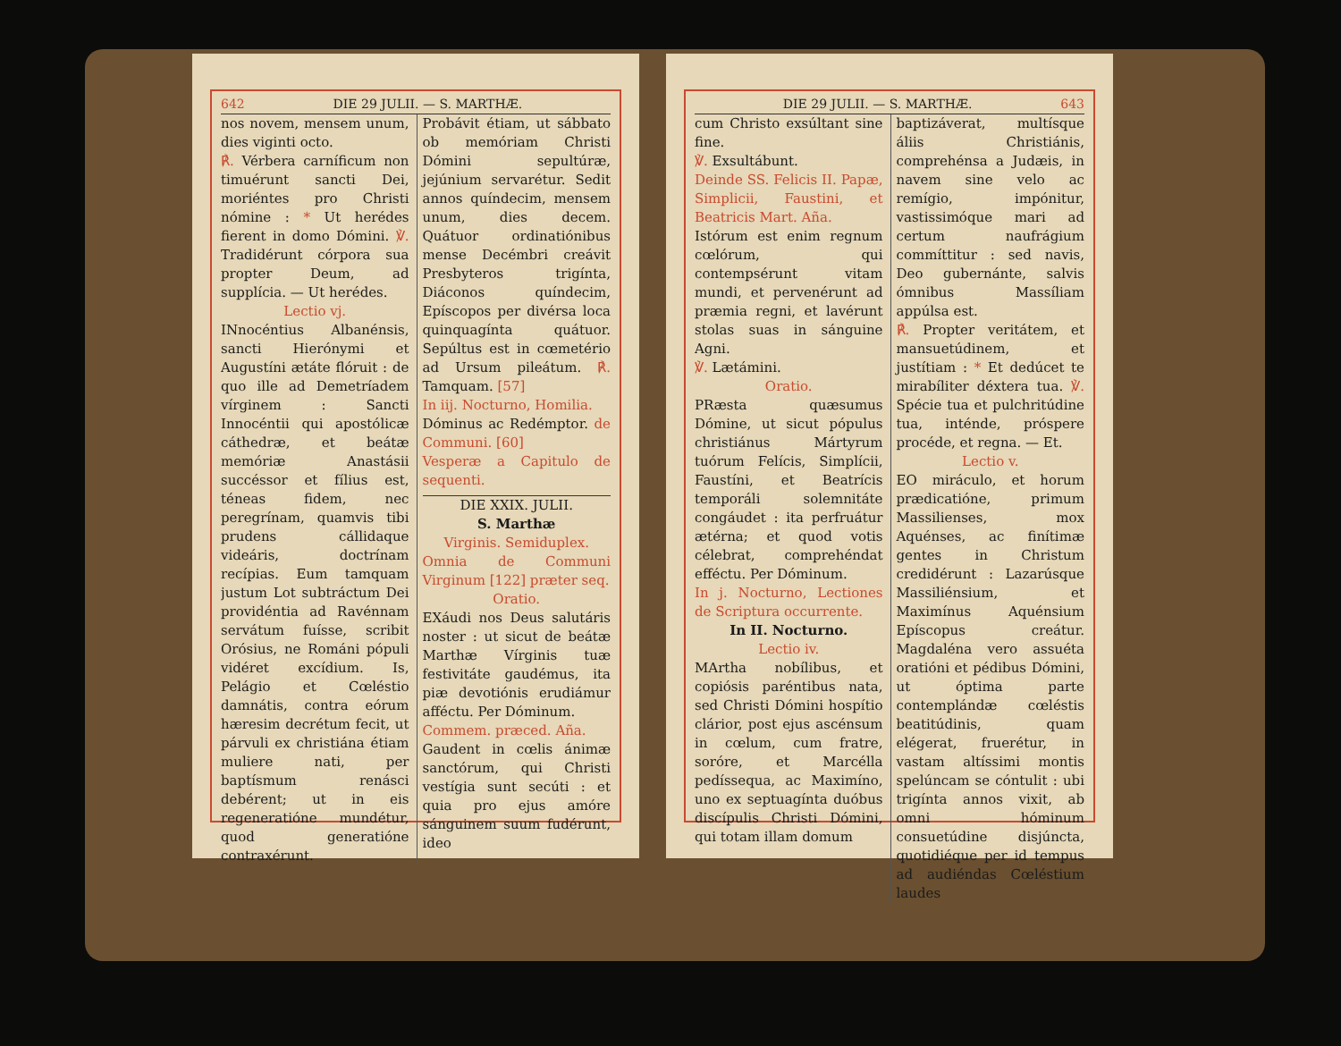642 DIE 29 JULII. — S. MARTHÆ.
nos novem, mensem unum, dies viginti octo.
℟. Vérbera carníficum non timuérunt sancti Dei, moriéntes pro Christi nómine : * Ut herédes fierent in domo Dómini. ℣. Tradidérunt córpora sua propter Deum, ad supplícia. — Ut herédes.
Lectio vj.
INnocéntius Albanénsis, sancti Hierónymi et Augustíni ætáte flóruit : de quo ille ad Demetríadem vírginem : Sancti Innocéntii qui apostólicæ cáthedræ, et beátæ memóriæ Anastásii succéssor et fílius est, téneas fidem, nec peregrínam, quamvis tibi prudens cállidaque videáris, doctrínam recípias. Eum tamquam justum Lot subtráctum Dei providéntia ad Ravénnam servátum fuísse, scribit Orósius, ne Románi pópuli vidéret excídium. Is, Pelágio et Cœléstio damnátis, contra eórum hæresim decrétum fecit, ut párvuli ex christiána étiam muliere nati, per baptísmum renásci debérent; ut in eis regeneratióne mundétur, quod generatióne contraxérunt.
Probávit étiam, ut sábbato ob memóriam Christi Dómini sepultúræ, jejúnium servarétur. Sedit annos quíndecim, mensem unum, dies decem. Quátuor ordinatiónibus mense Decémbri creávit Presbyteros trigínta, Diáconos quíndecim, Epíscopos per divérsa loca quinquagínta quátuor. Sepúltus est in cœmetério ad Ursum pileátum. ℟. Tamquam. [57]
In iij. Nocturno, Homilia.
Dóminus ac Redémptor. de Communi. [60]
Vesperæ a Capitulo de sequenti.
DIE XXIX. JULII.
S. Marthæ
Virginis. Semiduplex.
Omnia de Communi Virginum [122] præter seq.
Oratio.
EXáudi nos Deus salutáris noster : ut sicut de beátæ Marthæ Vírginis tuæ festivitáte gaudémus, ita piæ devotiónis erudiámur afféctu. Per Dóminum.
Commem. præced. Aña.
Gaudent in cœlis ánimæ sanctórum, qui Christi vestígia sunt secúti : et quia pro ejus amóre sánguinem suum fudérunt, ideo
DIE 29 JULII. — S. MARTHÆ. 643
cum Christo exsúltant sine fine.
℣. Exsultábunt.
Deinde SS. Felicis II. Papæ, Simplicii, Faustini, et Beatricis Mart. Aña.
Istórum est enim regnum cœlórum, qui contempsérunt vitam mundi, et pervenérunt ad præmia regni, et lavérunt stolas suas in sánguine Agni.
℣. Lætámini.
Oratio.
PRæsta quæsumus Dómine, ut sicut pópulus christiánus Mártyrum tuórum Felícis, Simplícii, Faustíni, et Beatrícis temporáli solemnitáte congáudet : ita perfruátur ætérna; et quod votis célebrat, comprehéndat efféctu. Per Dóminum.
In j. Nocturno, Lectiones de Scriptura occurrente.
In II. Nocturno.
Lectio iv.
MArtha nobílibus, et copiósis paréntibus nata, sed Christi Dómini hospítio clárior, post ejus ascénsum in cœlum, cum fratre, soróre, et Marcélla pedíssequa, ac Maximíno, uno ex septuagínta duóbus discípulis Christi Dómini, qui totam illam domum
baptizáverat, multísque áliis Christiánis, comprehénsa a Judæis, in navem sine velo ac remígio, impónitur, vastissimóque mari ad certum naufrágium commíttitur : sed navis, Deo gubernánte, salvis ómnibus Massíliam appúlsa est.
℟. Propter veritátem, et mansuetúdinem, et justítiam : * Et dedúcet te mirabíliter déxtera tua. ℣. Spécie tua et pulchritúdine tua, inténde, próspere procéde, et regna. — Et.
Lectio v.
EO miráculo, et horum prædicatióne, primum Massilienses, mox Aquénses, ac finítimæ gentes in Christum credidérunt : Lazarúsque Massiliénsium, et Maximínus Aquénsium Epíscopus creátur. Magdaléna vero assuéta oratióni et pédibus Dómini, ut óptima parte contemplándæ cœléstis beatitúdinis, quam elégerat, fruerétur, in vastam altíssimi montis spelúncam se cóntulit : ubi trigínta annos vixit, ab omni hóminum consuetúdine disjúncta, quotidiéque per id tempus ad audiéndas Cœléstium laudes